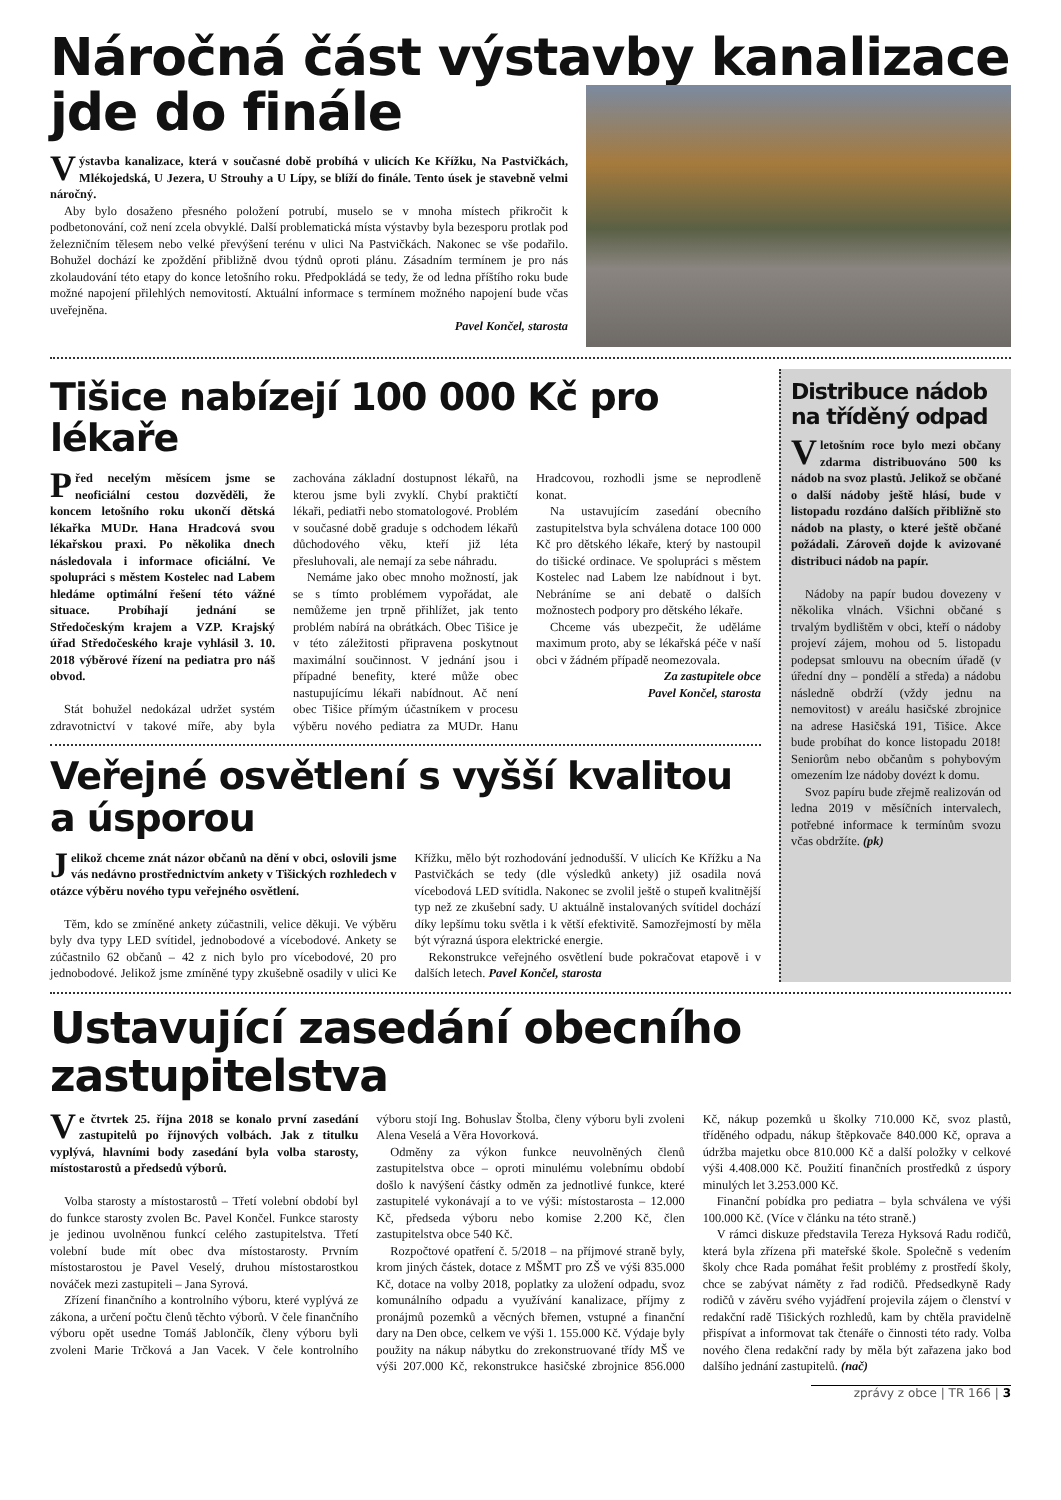Náročná část výstavby kanalizace
jde do finále
Výstavba kanalizace, která v současné době probíhá v ulicích Ke Křížku, Na Pastvičkách, Mlékojedská, U Jezera, U Strouhy a U Lípy, se blíží do finále. Tento úsek je stavebně velmi náročný.
Aby bylo dosaženo přesného položení potrubí, muselo se v mnoha místech přikročit k podbetonování, což není zcela obvyklé. Další problematická místa výstavby byla bezesporu protlak pod železničním tělesem nebo velké převýšení terénu v ulici Na Pastvičkách. Nakonec se vše podařilo. Bohužel dochází ke zpoždění přibližně dvou týdnů oproti plánu. Zásadním termínem je pro nás zkolaudování této etapy do konce letošního roku. Předpokládá se tedy, že od ledna příštího roku bude možné napojení přilehlých nemovitostí. Aktuální informace s termínem možného napojení bude včas uveřejněna.
Pavel Končel, starosta
Tišice nabízejí 100 000 Kč pro lékaře
Před necelým měsícem jsme se neoficiální cestou dozvěděli, že koncem letošního roku ukončí dětská lékařka MUDr. Hana Hradcová svou lékařskou praxi. Po několika dnech následovala i informace oficiální. Ve spolupráci s městem Kostelec nad Labem hledáme optimální řešení této vážné situace. Probíhají jednání se Středočeským krajem a VZP. Krajský úřad Středočeského kraje vyhlásil 3. 10. 2018 výběrové řízení na pediatra pro náš obvod.
Stát bohužel nedokázal udržet systém zdravotnictví v takové míře, aby byla zachována základní dostupnost lékařů, na kterou jsme byli zvyklí. Chybí praktičtí lékaři, pediatři nebo stomatologové. Problém v současné době graduje s odchodem lékařů důchodového věku, kteří již léta přesluhovali, ale nemají za sebe náhradu.
Nemáme jako obec mnoho možností, jak se s tímto problémem vypořádat, ale nemůžeme jen trpně přihlížet, jak tento problém nabírá na obrátkách. Obec Tišice je v této záležitosti připravena poskytnout maximální součinnost. V jednání jsou i případné benefity, které může obec nastupujícímu lékaři nabídnout. Ač není obec Tišice přímým účastníkem v procesu výběru nového pediatra za MUDr. Hanu Hradcovou, rozhodli jsme se neprodleně konat.
Na ustavujícím zasedání obecního zastupitelstva byla schválena dotace 100 000 Kč pro dětského lékaře, který by nastoupil do tišické ordinace. Ve spolupráci s městem Kostelec nad Labem lze nabídnout i byt. Nebráníme se ani debatě o dalších možnostech podpory pro dětského lékaře.
Chceme vás ubezpečit, že uděláme maximum proto, aby se lékařská péče v naší obci v žádném případě neomezovala.
Za zastupitele obce
Pavel Končel, starosta
Veřejné osvětlení s vyšší kvalitou a úsporou
Jelikož chceme znát názor občanů na dění v obci, oslovili jsme vás nedávno prostřednictvím ankety v Tišických rozhledech v otázce výběru nového typu veřejného osvětlení.
Těm, kdo se zmíněné ankety zúčastnili, velice děkuji. Ve výběru byly dva typy LED svítidel, jednobodové a vícebodové. Ankety se zúčastnilo 62 občanů – 42 z nich bylo pro vícebodové, 20 pro jednobodové. Jelikož jsme zmíněné typy zkušebně osadily v ulici Ke Křížku, mělo být rozhodování jednodušší. V ulicích Ke Křížku a Na Pastvičkách se tedy (dle výsledků ankety) již osadila nová vícebodová LED svítidla. Nakonec se zvolil ještě o stupeň kvalitnější typ než ze zkušební sady. U aktuálně instalovaných svítidel dochází díky lepšímu toku světla i k větší efektivitě. Samozřejmostí by měla být výrazná úspora elektrické energie.
Rekonstrukce veřejného osvětlení bude pokračovat etapově i v dalších letech. Pavel Končel, starosta
Distribuce nádob na tříděný odpad
V letošním roce bylo mezi občany zdarma distribuováno 500 ks nádob na svoz plastů. Jelikož se občané o další nádoby ještě hlásí, bude v listopadu rozdáno dalších přibližně sto nádob na plasty, o které ještě občané požádali. Zároveň dojde k avizované distribuci nádob na papír.
Nádoby na papír budou dovezeny v několika vlnách. Všichni občané s trvalým bydlištěm v obci, kteří o nádoby projeví zájem, mohou od 5. listopadu podepsat smlouvu na obecním úřadě (v úřední dny – pondělí a středa) a nádobu následně obdrží (vždy jednu na nemovitost) v areálu hasičské zbrojnice na adrese Hasičská 191, Tišice. Akce bude probíhat do konce listopadu 2018! Seniorům nebo občanům s pohybovým omezením lze nádoby dovézt k domu.
Svoz papíru bude zřejmě realizován od ledna 2019 v měsíčních intervalech, potřebné informace k termínům svozu včas obdržíte. (pk)
Ustavující zasedání obecního zastupitelstva
Ve čtvrtek 25. října 2018 se konalo první zasedání zastupitelů po říjnových volbách. Jak z titulku vyplývá, hlavními body zasedání byla volba starosty, místostarostů a předsedů výborů.
Volba starosty a místostarostů – Třetí volební období byl do funkce starosty zvolen Bc. Pavel Končel. Funkce starosty je jedinou uvolněnou funkcí celého zastupitelstva. Třetí volební bude mít obec dva místostarosty. Prvním místostarostou je Pavel Veselý, druhou místostarostkou nováček mezi zastupiteli – Jana Syrová.
Zřízení finančního a kontrolního výboru, které vyplývá ze zákona, a určení počtu členů těchto výborů. V čele finančního výboru opět usedne Tomáš Jablončík, členy výboru byli zvoleni Marie Trčková a Jan Vacek. V čele kontrolního výboru stojí Ing. Bohuslav Štolba, členy výboru byli zvoleni Alena Veselá a Věra Hovorková.
Odměny za výkon funkce neuvolněných členů zastupitelstva obce – oproti minulému volebnímu období došlo k navýšení částky odměn za jednotlivé funkce, které zastupitelé vykonávají a to ve výši: místostarosta – 12.000 Kč, předseda výboru nebo komise 2.200 Kč, člen zastupitelstva obce 540 Kč.
Rozpočtové opatření č. 5/2018 – na příjmové straně byly, krom jiných částek, dotace z MŠMT pro ZŠ ve výši 835.000 Kč, dotace na volby 2018, poplatky za uložení odpadu, svoz komunálního odpadu a využívání kanalizace, příjmy z pronájmů pozemků a věcných břemen, vstupné a finanční dary na Den obce, celkem ve výši 1. 155.000 Kč. Výdaje byly použity na nákup nábytku do zrekonstruované třídy MŠ ve výši 207.000 Kč, rekonstrukce hasičské zbrojnice 856.000 Kč, nákup pozemků u školky 710.000 Kč, svoz plastů, tříděného odpadu, nákup štěpkovače 840.000 Kč, oprava a údržba majetku obce 810.000 Kč a další položky v celkové výši 4.408.000 Kč. Použití finančních prostředků z úspory minulých let 3.253.000 Kč.
Finanční pobídka pro pediatra – byla schválena ve výši 100.000 Kč. (Více v článku na této straně.)
V rámci diskuze představila Tereza Hyksová Radu rodičů, která byla zřízena při mateřské škole. Společně s vedením školy chce Rada pomáhat řešit problémy z prostředí školy, chce se zabývat náměty z řad rodičů. Předsedkyně Rady rodičů v závěru svého vyjádření projevila zájem o členství v redakční radě Tišických rozhledů, kam by chtěla pravidelně přispívat a informovat tak čtenáře o činnosti této rady. Volba nového člena redakční rady by měla být zařazena jako bod dalšího jednání zastupitelů. (nač)
zprávy z obce | TR 166 | 3